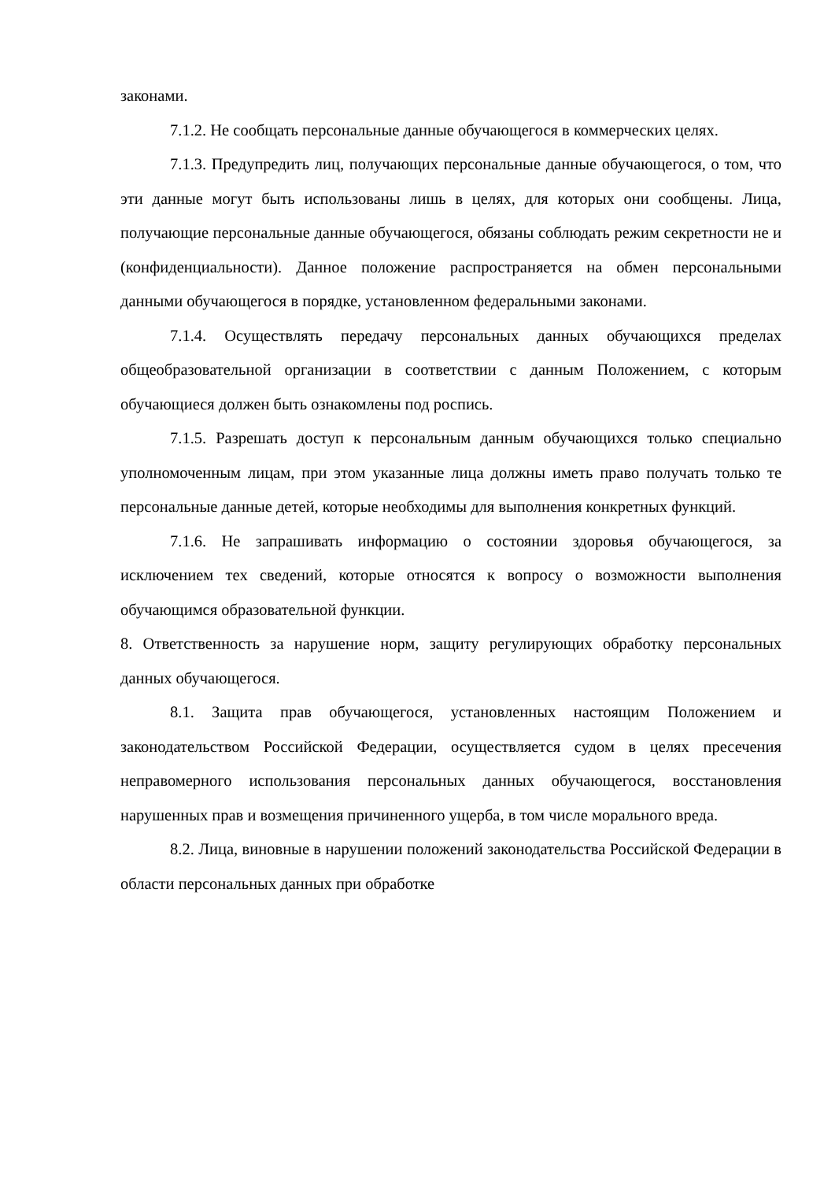законами.
7.1.2. Не сообщать персональные данные обучающегося в коммерческих целях.
7.1.3. Предупредить лиц, получающих персональные данные обучающегося, о том, что эти данные могут быть использованы лишь в целях, для которых они сообщены. Лица, получающие персональные данные обучающегося, обязаны соблюдать режим секретности не и (конфиденциальности). Данное положение распространяется на обмен персональными данными обучающегося в порядке, установленном федеральными законами.
7.1.4. Осуществлять передачу персональных данных обучающихся пределах общеобразовательной организации в соответствии с данным Положением, с которым обучающиеся должен быть ознакомлены под роспись.
7.1.5. Разрешать доступ к персональным данным обучающихся только специально уполномоченным лицам, при этом указанные лица должны иметь право получать только те персональные данные детей, которые необходимы для выполнения конкретных функций.
7.1.6. Не запрашивать информацию о состоянии здоровья обучающегося, за исключением тех сведений, которые относятся к вопросу о возможности выполнения обучающимся образовательной функции.
8. Ответственность за нарушение норм, защиту регулирующих обработку персональных данных обучающегося.
8.1. Защита прав обучающегося, установленных настоящим Положением и законодательством Российской Федерации, осуществляется судом в целях пресечения неправомерного использования персональных данных обучающегося, восстановления нарушенных прав и возмещения причиненного ущерба, в том числе морального вреда.
8.2. Лица, виновные в нарушении положений законодательства Российской Федерации в области персональных данных при обработке